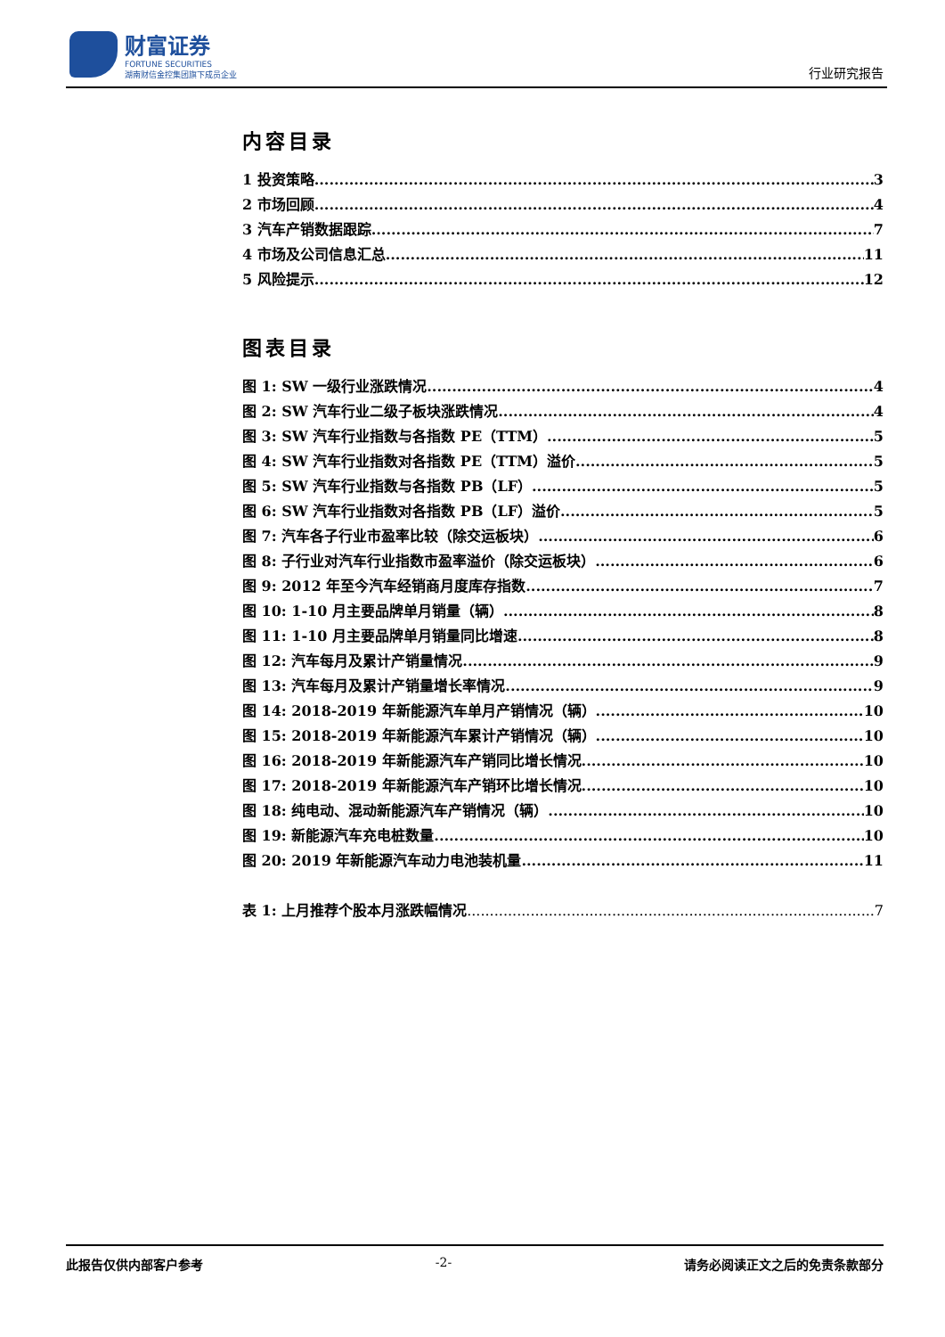财富证券
FORTUNE SECURITIES
湖南财信金控集团旗下成员企业
行业研究报告
内容目录
1 投资策略 3
2 市场回顾 4
3 汽车产销数据跟踪 7
4 市场及公司信息汇总 11
5 风险提示 12
图表目录
图 1: SW 一级行业涨跌情况 4
图 2: SW 汽车行业二级子板块涨跌情况 4
图 3: SW 汽车行业指数与各指数 PE（TTM） 5
图 4: SW 汽车行业指数对各指数 PE（TTM）溢价 5
图 5: SW 汽车行业指数与各指数 PB（LF） 5
图 6: SW 汽车行业指数对各指数 PB（LF）溢价 5
图 7: 汽车各子行业市盈率比较（除交运板块） 6
图 8: 子行业对汽车行业指数市盈率溢价（除交运板块） 6
图 9: 2012 年至今汽车经销商月度库存指数 7
图 10: 1-10 月主要品牌单月销量（辆） 8
图 11: 1-10 月主要品牌单月销量同比增速 8
图 12: 汽车每月及累计产销量情况 9
图 13: 汽车每月及累计产销量增长率情况 9
图 14: 2018-2019 年新能源汽车单月产销情况（辆） 10
图 15: 2018-2019 年新能源汽车累计产销情况（辆） 10
图 16: 2018-2019 年新能源汽车产销同比增长情况 10
图 17: 2018-2019 年新能源汽车产销环比增长情况 10
图 18: 纯电动、混动新能源汽车产销情况（辆） 10
图 19: 新能源汽车充电桩数量 10
图 20: 2019 年新能源汽车动力电池装机量 11
表 1: 上月推荐个股本月涨跌幅情况 7
此报告仅供内部客户参考 -2- 请务必阅读正文之后的免责条款部分